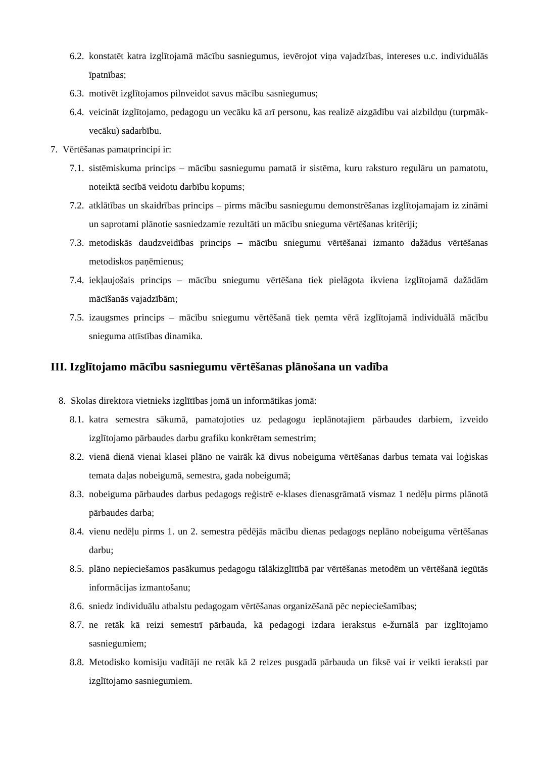6.2. konstatēt katra izglītojamā mācību sasniegumus, ievērojot viņa vajadzības, intereses u.c. individuālās īpatnības;
6.3. motivēt izglītojamos pilnveidot savus mācību sasniegumus;
6.4. veicināt izglītojamo, pedagogu un vecāku kā arī personu, kas realizē aizgādību vai aizbildņu (turpmāk-vecāku) sadarbību.
7. Vērtēšanas pamatprincipi ir:
7.1. sistēmiskuma princips – mācību sasniegumu pamatā ir sistēma, kuru raksturo regulāru un pamatotu, noteiktā secībā veidotu darbību kopums;
7.2. atklātības un skaidrības princips – pirms mācību sasniegumu demonstrēšanas izglītojamajam iz zināmi un saprotami plānotie sasniedzamie rezultāti un mācību snieguma vērtēšanas kritēriji;
7.3. metodiskās daudzveidības princips – mācību sniegumu vērtēšanai izmanto dažādus vērtēšanas metodiskos paņēmienus;
7.4. iekļaujošais princips – mācību sniegumu vērtēšana tiek pielāgota ikviena izglītojamā dažādām mācīšanās vajadzībām;
7.5. izaugsmes princips – mācību sniegumu vērtēšanā tiek ņemta vērā izglītojamā individuālā mācību snieguma attīstības dinamika.
III. Izglītojamo mācību sasniegumu vērtēšanas plānošana un vadība
8. Skolas direktora vietnieks izglītības jomā un informātikas jomā:
8.1. katra semestra sākumā, pamatojoties uz pedagogu ieplānotajiem pārbaudes darbiem, izveido izglītojamo pārbaudes darbu grafiku konkrētam semestrim;
8.2. vienā dienā vienai klasei plāno ne vairāk kā divus nobeiguma vērtēšanas darbus temata vai loģiskas temata daļas nobeigumā, semestra, gada nobeigumā;
8.3. nobeiguma pārbaudes darbus pedagogs reģistrē e-klases dienasgrāmatā vismaz 1 nedēļu pirms plānotā pārbaudes darba;
8.4. vienu nedēļu pirms 1. un 2. semestra pēdējās mācību dienas pedagogs neplāno nobeiguma vērtēšanas darbu;
8.5. plāno nepieciešamos pasākumus pedagogu tālākizglītībā par vērtēšanas metodēm un vērtēšanā iegūtās informācijas izmantošanu;
8.6. sniedz individuālu atbalstu pedagogam vērtēšanas organizēšanā pēc nepieciešamības;
8.7. ne retāk kā reizi semestrī pārbauda, kā pedagogi izdara ierakstus e-žurnālā par izglītojamo sasniegumiem;
8.8. Metodisko komisiju vadītāji ne retāk kā 2 reizes pusgadā pārbauda un fiksē vai ir veikti ieraksti par izglītojamo sasniegumiem.